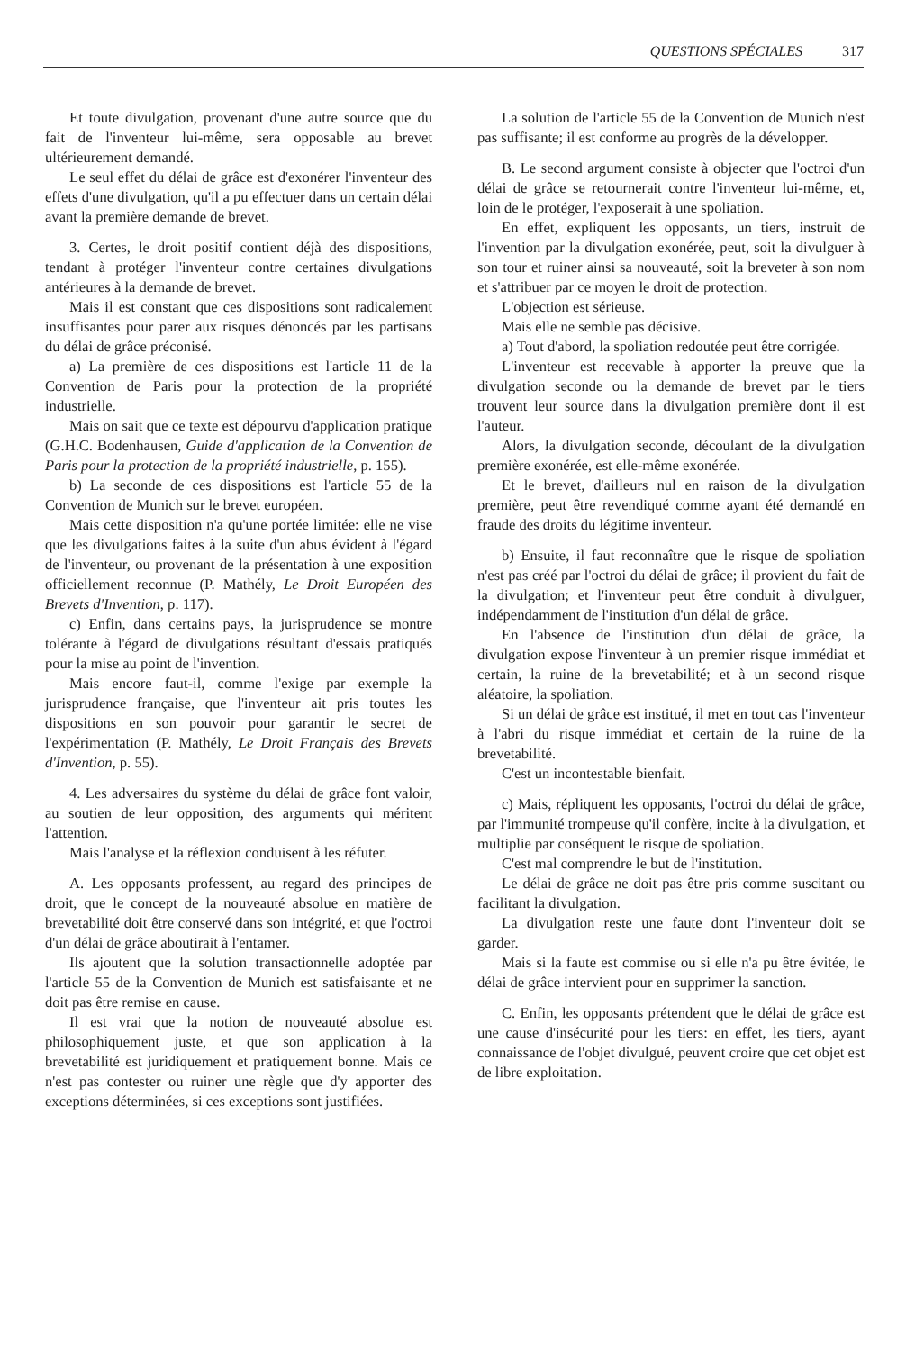QUESTIONS SPÉCIALES 317
Et toute divulgation, provenant d'une autre source que du fait de l'inventeur lui-même, sera opposable au brevet ultérieurement demandé.
Le seul effet du délai de grâce est d'exonérer l'inventeur des effets d'une divulgation, qu'il a pu effectuer dans un certain délai avant la première demande de brevet.
3. Certes, le droit positif contient déjà des dispositions, tendant à protéger l'inventeur contre certaines divulgations antérieures à la demande de brevet.
Mais il est constant que ces dispositions sont radicalement insuffisantes pour parer aux risques dénoncés par les partisans du délai de grâce préconisé.
a) La première de ces dispositions est l'article 11 de la Convention de Paris pour la protection de la propriété industrielle.
Mais on sait que ce texte est dépourvu d'application pratique (G.H.C. Bodenhausen, Guide d'application de la Convention de Paris pour la protection de la propriété industrielle, p. 155).
b) La seconde de ces dispositions est l'article 55 de la Convention de Munich sur le brevet européen.
Mais cette disposition n'a qu'une portée limitée: elle ne vise que les divulgations faites à la suite d'un abus évident à l'égard de l'inventeur, ou provenant de la présentation à une exposition officiellement reconnue (P. Mathély, Le Droit Européen des Brevets d'Invention, p. 117).
c) Enfin, dans certains pays, la jurisprudence se montre tolérante à l'égard de divulgations résultant d'essais pratiqués pour la mise au point de l'invention.
Mais encore faut-il, comme l'exige par exemple la jurisprudence française, que l'inventeur ait pris toutes les dispositions en son pouvoir pour garantir le secret de l'expérimentation (P. Mathély, Le Droit Français des Brevets d'Invention, p. 55).
4. Les adversaires du système du délai de grâce font valoir, au soutien de leur opposition, des arguments qui méritent l'attention.
Mais l'analyse et la réflexion conduisent à les réfuter.
A. Les opposants professent, au regard des principes de droit, que le concept de la nouveauté absolue en matière de brevetabilité doit être conservé dans son intégrité, et que l'octroi d'un délai de grâce aboutirait à l'entamer.
Ils ajoutent que la solution transactionnelle adoptée par l'article 55 de la Convention de Munich est satisfaisante et ne doit pas être remise en cause.
Il est vrai que la notion de nouveauté absolue est philosophiquement juste, et que son application à la brevetabilité est juridiquement et pratiquement bonne. Mais ce n'est pas contester ou ruiner une règle que d'y apporter des exceptions déterminées, si ces exceptions sont justifiées.
La solution de l'article 55 de la Convention de Munich n'est pas suffisante; il est conforme au progrès de la développer.
B. Le second argument consiste à objecter que l'octroi d'un délai de grâce se retournerait contre l'inventeur lui-même, et, loin de le protéger, l'exposerait à une spoliation.
En effet, expliquent les opposants, un tiers, instruit de l'invention par la divulgation exonérée, peut, soit la divulguer à son tour et ruiner ainsi sa nouveauté, soit la breveter à son nom et s'attribuer par ce moyen le droit de protection.
L'objection est sérieuse.
Mais elle ne semble pas décisive.
a) Tout d'abord, la spoliation redoutée peut être corrigée.
L'inventeur est recevable à apporter la preuve que la divulgation seconde ou la demande de brevet par le tiers trouvent leur source dans la divulgation première dont il est l'auteur.
Alors, la divulgation seconde, découlant de la divulgation première exonérée, est elle-même exonérée.
Et le brevet, d'ailleurs nul en raison de la divulgation première, peut être revendiqué comme ayant été demandé en fraude des droits du légitime inventeur.
b) Ensuite, il faut reconnaître que le risque de spoliation n'est pas créé par l'octroi du délai de grâce; il provient du fait de la divulgation; et l'inventeur peut être conduit à divulguer, indépendamment de l'institution d'un délai de grâce.
En l'absence de l'institution d'un délai de grâce, la divulgation expose l'inventeur à un premier risque immédiat et certain, la ruine de la brevetabilité; et à un second risque aléatoire, la spoliation.
Si un délai de grâce est institué, il met en tout cas l'inventeur à l'abri du risque immédiat et certain de la ruine de la brevetabilité.
C'est un incontestable bienfait.
c) Mais, répliquent les opposants, l'octroi du délai de grâce, par l'immunité trompeuse qu'il confère, incite à la divulgation, et multiplie par conséquent le risque de spoliation.
C'est mal comprendre le but de l'institution.
Le délai de grâce ne doit pas être pris comme suscitant ou facilitant la divulgation.
La divulgation reste une faute dont l'inventeur doit se garder.
Mais si la faute est commise ou si elle n'a pu être évitée, le délai de grâce intervient pour en supprimer la sanction.
C. Enfin, les opposants prétendent que le délai de grâce est une cause d'insécurité pour les tiers: en effet, les tiers, ayant connaissance de l'objet divulgué, peuvent croire que cet objet est de libre exploitation.